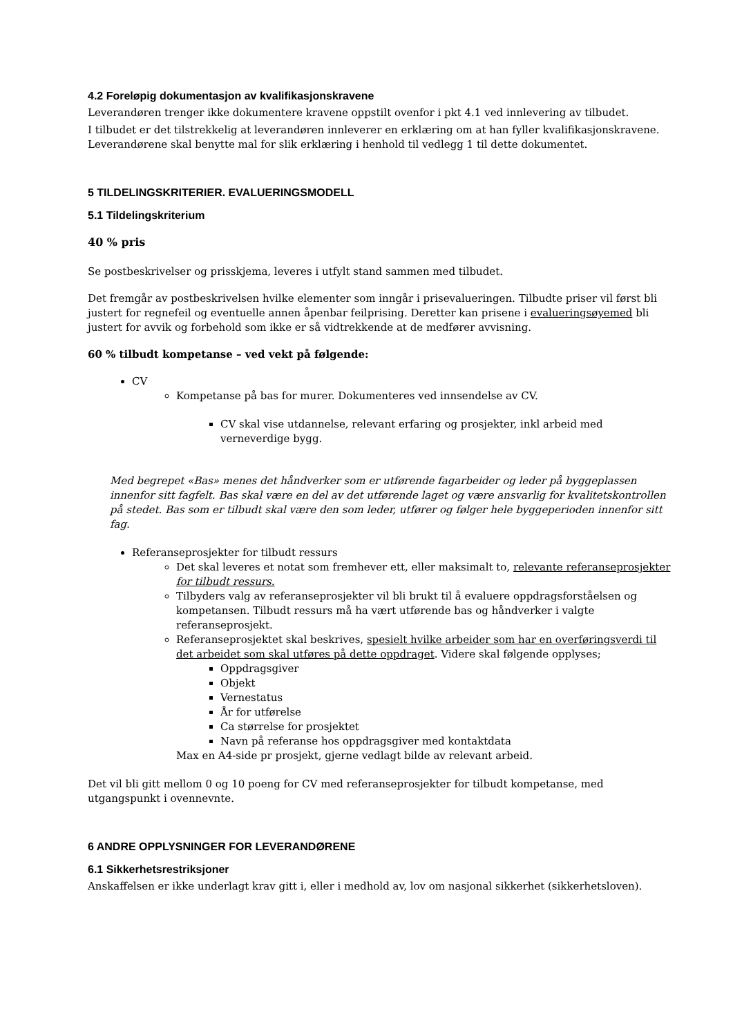4.2 Foreløpig dokumentasjon av kvalifikasjonskravene
Leverandøren trenger ikke dokumentere kravene oppstilt ovenfor i pkt 4.1 ved innlevering av tilbudet.
I tilbudet er det tilstrekkelig at leverandøren innleverer en erklæring om at han fyller kvalifikasjonskravene. Leverandørene skal benytte mal for slik erklæring i henhold til vedlegg 1 til dette dokumentet.
5 TILDELINGSKRITERIER. EVALUERINGSMODELL
5.1 Tildelingskriterium
40 % pris
Se postbeskrivelser og prisskjema, leveres i utfylt stand sammen med tilbudet.
Det fremgår av postbeskrivelsen hvilke elementer som inngår i prisevalueringen. Tilbudte priser vil først bli justert for regnefeil og eventuelle annen åpenbar feilprising. Deretter kan prisene i evalueringsøyemed bli justert for avvik og forbehold som ikke er så vidtrekkende at de medfører avvisning.
60 % tilbudt kompetanse – ved vekt på følgende:
CV
Kompetanse på bas for murer. Dokumenteres ved innsendelse av CV.
CV skal vise utdannelse, relevant erfaring og prosjekter, inkl arbeid med verneverdige bygg.
Med begrepet «Bas» menes det håndverker som er utførende fagarbeider og leder på byggeplassen innenfor sitt fagfelt. Bas skal være en del av det utførende laget og være ansvarlig for kvalitetskontrollen på stedet. Bas som er tilbudt skal være den som leder, utfører og følger hele byggeperioden innenfor sitt fag.
Referanseprosjekter for tilbudt ressurs
Det skal leveres et notat som fremhever ett, eller maksimalt to, relevante referanseprosjekter for tilbudt ressurs.
Tilbyders valg av referanseprosjekter vil bli brukt til å evaluere oppdragsforståelsen og kompetansen. Tilbudt ressurs må ha vært utførende bas og håndverker i valgte referanseprosjekt.
Referanseprosjektet skal beskrives, spesielt hvilke arbeider som har en overføringsverdi til det arbeidet som skal utføres på dette oppdraget. Videre skal følgende opplyses;
Oppdragsgiver
Objekt
Vernestatus
År for utførelse
Ca størrelse for prosjektet
Navn på referanse hos oppdragsgiver med kontaktdata
Max en A4-side pr prosjekt, gjerne vedlagt bilde av relevant arbeid.
Det vil bli gitt mellom 0 og 10 poeng for CV med referanseprosjekter for tilbudt kompetanse, med utgangspunkt i ovennevnte.
6 ANDRE OPPLYSNINGER FOR LEVERANDØRENE
6.1 Sikkerhetsrestriksjoner
Anskaffelsen er ikke underlagt krav gitt i, eller i medhold av, lov om nasjonal sikkerhet (sikkerhetsloven).